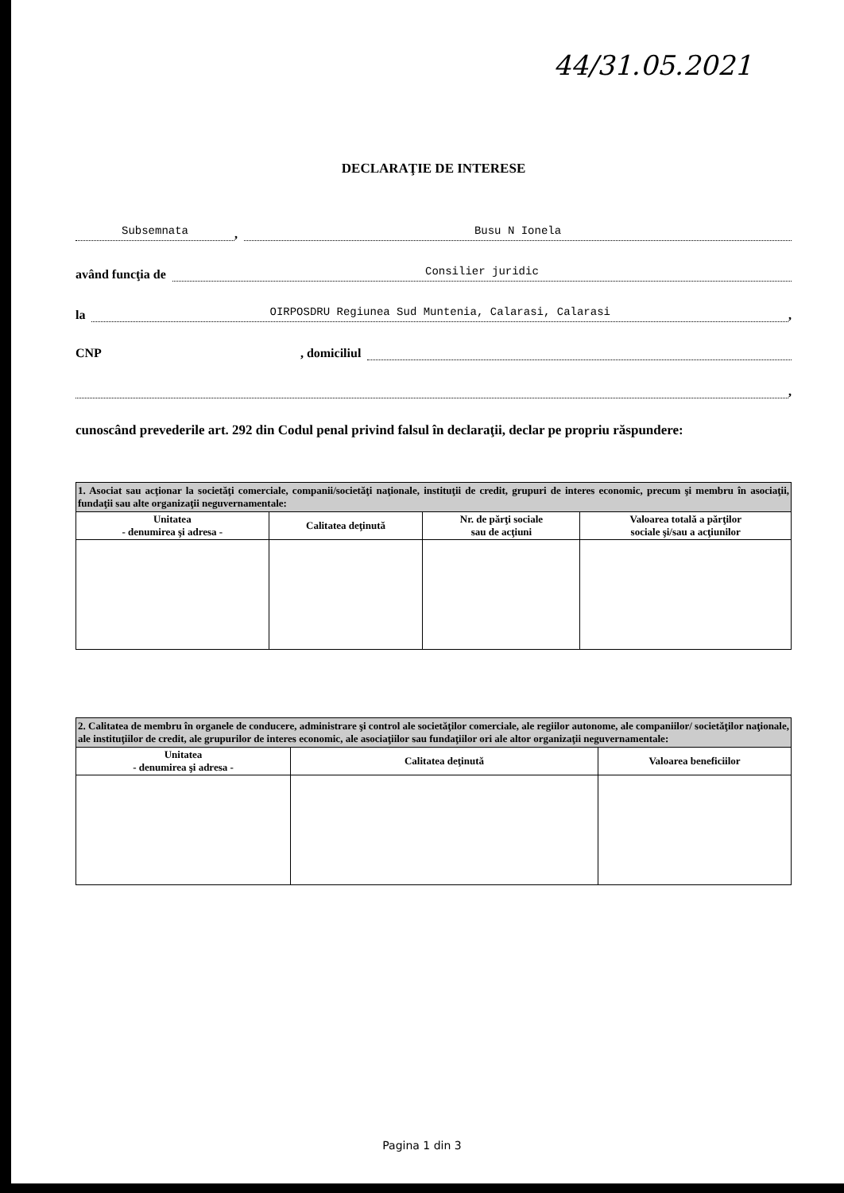44/31.05.2021
DECLARAŢIE DE INTERESE
Subsemnata, Busu N Ionela
având funcţia de Consilier juridic
la OIRPOSDRU Regiunea Sud Muntenia, Calarasi, Calarasi,
CNP , domiciliul
,
cunoscând prevederile art. 292 din Codul penal privind falsul în declaraţii, declar pe propriu răspundere:
| 1. Asociat sau acţionar la societăţi comerciale, companii/societăţi naţionale, instituţii de credit, grupuri de interes economic, precum şi membru în asociaţii, fundaţii sau alte organizaţii neguvernamentale: | | | |
| Unitatea - denumirea şi adresa - | Calitatea deţinută | Nr. de părţi sociale sau de acţiuni | Valoarea totală a părţilor sociale şi/sau a acţiunilor |
| 2. Calitatea de membru în organele de conducere, administrare şi control ale societăţilor comerciale, ale regiilor autonome, ale companiilor/ societăţilor naţionale, ale instituţiilor de credit, ale grupurilor de interes economic, ale asociaţiilor sau fundaţiilor ori ale altor organizaţii neguvernamentale: | | |
| Unitatea - denumirea şi adresa - | Calitatea deţinută | Valoarea beneficiilor |
Pagina 1 din 3